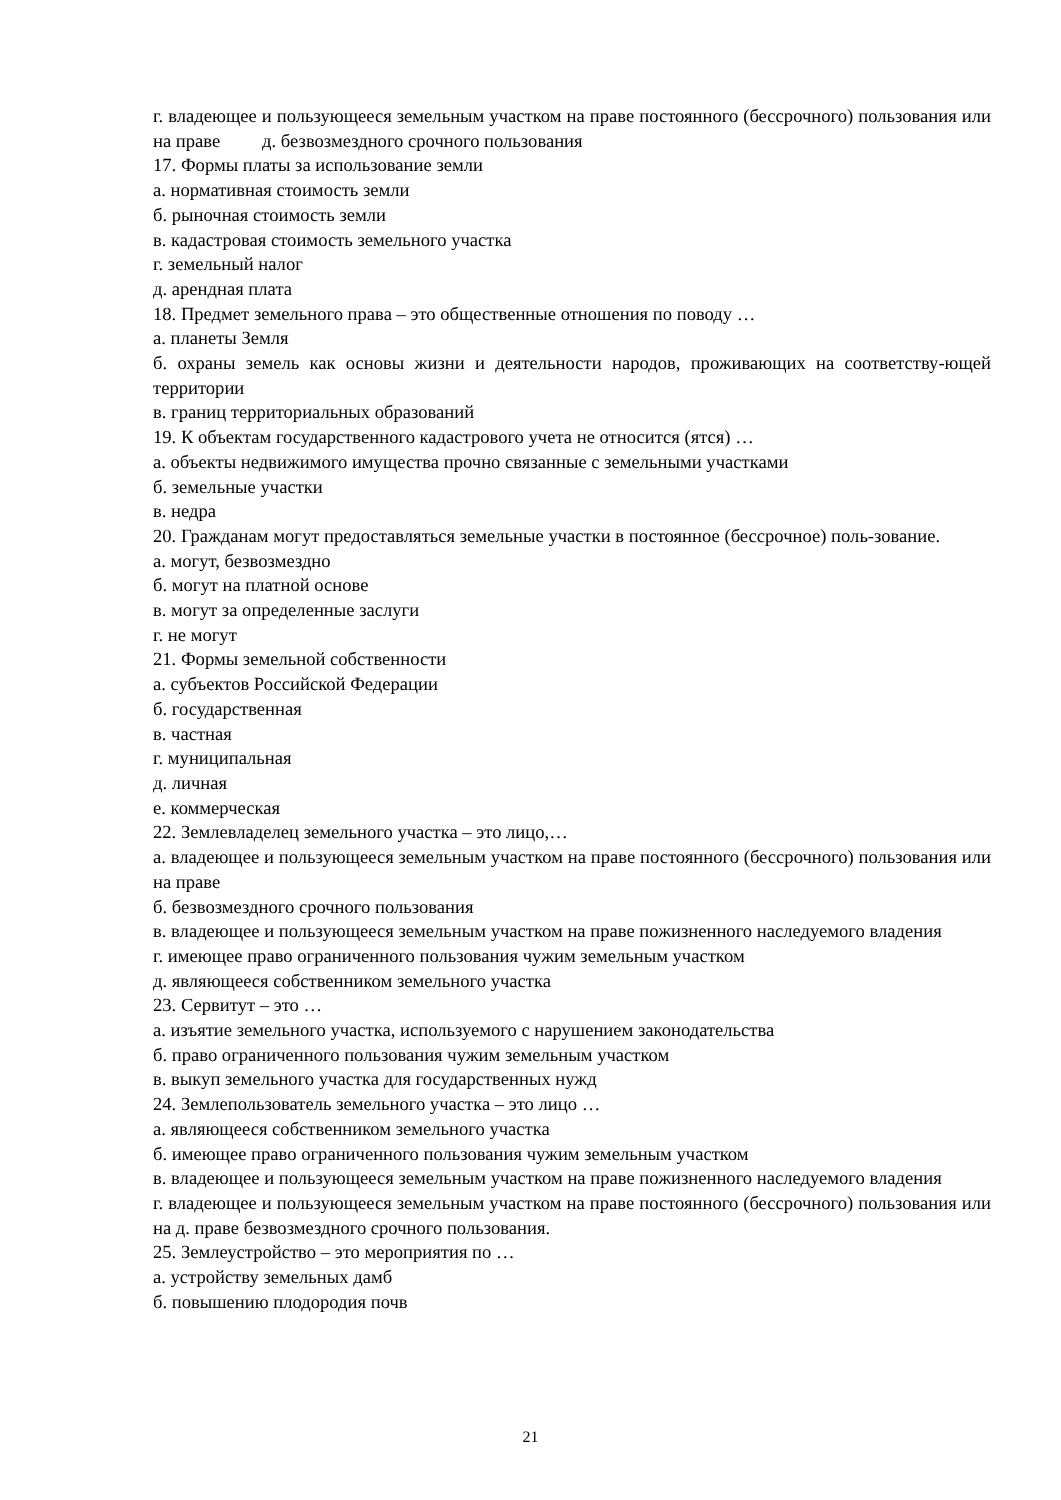г. владеющее и пользующееся земельным участком на праве постоянного (бессрочного) пользования или на праве д. безвозмездного срочного пользования
17. Формы платы за использование земли
а. нормативная стоимость земли
б. рыночная стоимость земли
в. кадастровая стоимость земельного участка
г. земельный налог
д. арендная плата
18. Предмет земельного права – это общественные отношения по поводу …
а. планеты Земля
б. охраны земель как основы жизни и деятельности народов, проживающих на соответству-ющей территории
в. границ территориальных образований
19. К объектам государственного кадастрового учета не относится (ятся) …
а. объекты недвижимого имущества прочно связанные с земельными участками
б. земельные участки
в. недра
20. Гражданам могут предоставляться земельные участки в постоянное (бессрочное) поль-зование.
а. могут, безвозмездно
б. могут на платной основе
в. могут за определенные заслуги
г. не могут
21. Формы земельной собственности
а. субъектов Российской Федерации
б. государственная
в. частная
г. муниципальная
д. личная
е. коммерческая
22. Землевладелец земельного участка – это лицо,…
а. владеющее и пользующееся земельным участком на праве постоянного (бессрочного) пользования или на праве
б. безвозмездного срочного пользования
в. владеющее и пользующееся земельным участком на праве пожизненного наследуемого владения
г. имеющее право ограниченного пользования чужим земельным участком
д. являющееся собственником земельного участка
23. Сервитут – это …
а. изъятие земельного участка, используемого с нарушением законодательства
б. право ограниченного пользования чужим земельным участком
в. выкуп земельного участка для государственных нужд
24. Землепользователь земельного участка – это лицо …
а. являющееся собственником земельного участка
б. имеющее право ограниченного пользования чужим земельным участком
в. владеющее и пользующееся земельным участком на праве пожизненного наследуемого владения
г. владеющее и пользующееся земельным участком на праве постоянного (бессрочного) пользования или на д. праве безвозмездного срочного пользования.
25. Землеустройство – это мероприятия по …
а. устройству земельных дамб
б. повышению плодородия почв
21